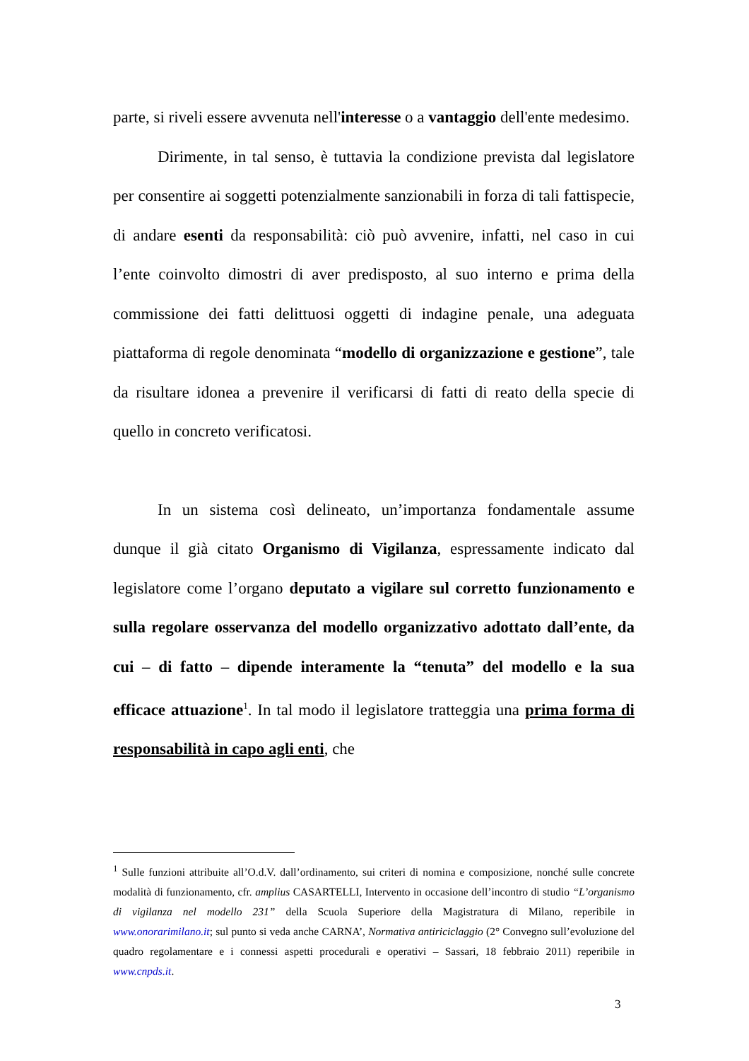parte, si riveli essere avvenuta nell'interesse o a vantaggio dell'ente medesimo.
Dirimente, in tal senso, è tuttavia la condizione prevista dal legislatore per consentire ai soggetti potenzialmente sanzionabili in forza di tali fattispecie, di andare esenti da responsabilità: ciò può avvenire, infatti, nel caso in cui l’ente coinvolto dimostri di aver predisposto, al suo interno e prima della commissione dei fatti delittuosi oggetti di indagine penale, una adeguata piattaforma di regole denominata “modello di organizzazione e gestione”, tale da risultare idonea a prevenire il verificarsi di fatti di reato della specie di quello in concreto verificatosi.
In un sistema così delineato, un’importanza fondamentale assume dunque il già citato Organismo di Vigilanza, espressamente indicato dal legislatore come l’organo deputato a vigilare sul corretto funzionamento e sulla regolare osservanza del modello organizzativo adottato dall’ente, da cui – di fatto – dipende interamente la “tenuta” del modello e la sua efficace attuazione<sup>1</sup>. In tal modo il legislatore tratteggia una prima forma di responsabilità in capo agli enti, che
<sup>1</sup> Sulle funzioni attribuite all’O.d.V. dall’ordinamento, sui criteri di nomina e composizione, nonché sulle concrete modalità di funzionamento, cfr. amplius CASARTELLI, Intervento in occasione dell’incontro di studio “L’organismo di vigilanza nel modello 231” della Scuola Superiore della Magistratura di Milano, reperibile in www.onorarimilano.it; sul punto si veda anche CARNA’, Normativa antiriciclaggio (2° Convegno sull’evoluzione del quadro regolamentare e i connessi aspetti procedurali e operativi – Sassari, 18 febbraio 2011) reperibile in www.cnpds.it.
3